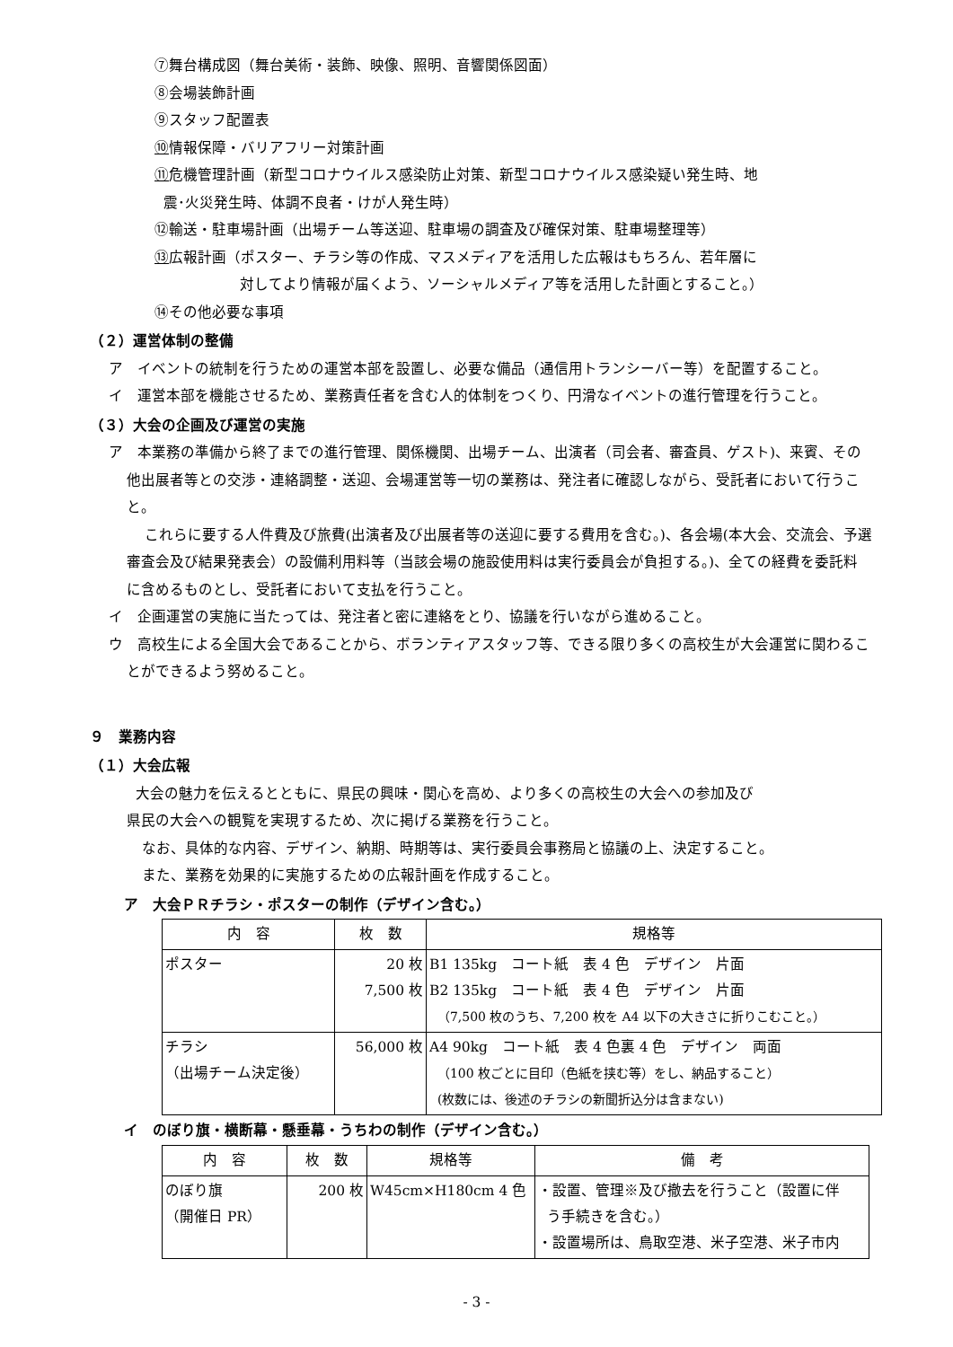⑦舞台構成図（舞台美術・装飾、映像、照明、音響関係図面）
⑧会場装飾計画
⑨スタッフ配置表
⑩情報保障・バリアフリー対策計画
⑪危機管理計画（新型コロナウイルス感染防止対策、新型コロナウイルス感染疑い発生時、地
震･火災発生時、体調不良者・けが人発生時）
⑫輸送・駐車場計画（出場チーム等送迎、駐車場の調査及び確保対策、駐車場整理等）
⑬広報計画（ポスター、チラシ等の作成、マスメディアを活用した広報はもちろん、若年層に
対してより情報が届くよう、ソーシャルメディア等を活用した計画とすること。）
⑭その他必要な事項
（２）運営体制の整備
ア　イベントの統制を行うための運営本部を設置し、必要な備品（通信用トランシーバー等）を配置すること。
イ　運営本部を機能させるため、業務責任者を含む人的体制をつくり、円滑なイベントの進行管理を行うこと。
（３）大会の企画及び運営の実施
ア　本業務の準備から終了までの進行管理、関係機関、出場チーム、出演者（司会者、審査員、ゲスト)、来賓、その他出展者等との交渉・連絡調整・送迎、会場運営等一切の業務は、発注者に確認しながら、受託者において行うこと。
これらに要する人件費及び旅費(出演者及び出展者等の送迎に要する費用を含む。)、各会場(本大会、交流会、予選審査会及び結果発表会）の設備利用料等（当該会場の施設使用料は実行委員会が負担する。)、全ての経費を委託料に含めるものとし、受託者において支払を行うこと。
イ　企画運営の実施に当たっては、発注者と密に連絡をとり、協議を行いながら進めること。
ウ　高校生による全国大会であることから、ボランティアスタッフ等、できる限り多くの高校生が大会運営に関わることができるよう努めること。
９　業務内容
（１）大会広報
大会の魅力を伝えるとともに、県民の興味・関心を高め、より多くの高校生の大会への参加及び
県民の大会への観覧を実現するため、次に掲げる業務を行うこと。
なお、具体的な内容、デザイン、納期、時期等は、実行委員会事務局と協議の上、決定すること。
また、業務を効果的に実施するための広報計画を作成すること。
ア　大会ＰＲチラシ・ポスターの制作（デザイン含む。）
| 内 容 | 枚 数 | 規格等 |
| --- | --- | --- |
| ポスター | 20 枚 7,500 枚 | B1 135kg コート紙 表 4 色 デザイン 片面 B2 135kg コート紙 表 4 色 デザイン 片面 （7,500 枚のうち、7,200 枚を A4 以下の大きさに折りこむこと。） |
| チラシ （出場チーム決定後） | 56,000 枚 | A4 90kg コート紙 表 4 色裏 4 色 デザイン 両面 （100 枚ごとに目印（色紙を挟む等）をし、納品すること） (枚数には、後述のチラシの新聞折込分は含まない) |
イ　のぼり旗・横断幕・懸垂幕・うちわの制作（デザイン含む。）
| 内 容 | 枚 数 | 規格等 | 備 考 |
| --- | --- | --- | --- |
| のぼり旗 （開催日 PR） | 200 枚 | W45cm×H180cm 4 色 | ・設置、管理※及び撤去を行うこと（設置に伴 う手続きを含む。） ・設置場所は、鳥取空港、米子空港、米子市内 |
- 3 -